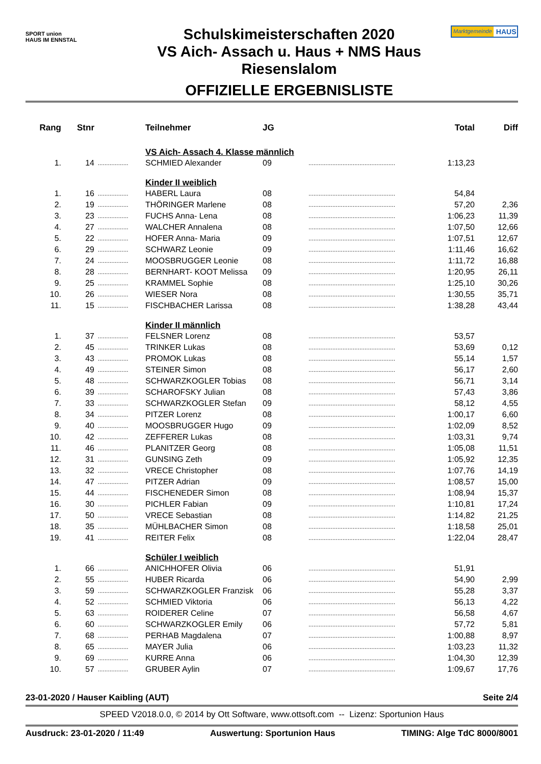SPORT union
HAUS IM ENNSTAL
Schulskimeisterschaften 2020
VS Aich- Assach u. Haus + NMS Haus
Riesenslalom
OFFIZIELLE ERGEBNISLISTE
Marktgemeinde HAUS
| Rang | Stnr | | Teilnehmer | JG | | Total | Diff |
| --- | --- | --- | --- | --- | --- | --- | --- |
| | | | VS Aich- Assach 4. Klasse männlich | | | | |
| 1. | 14 | .................. | SCHMIED Alexander | 09 | ................................................... | 1:13,23 | |
| | | | Kinder II weiblich | | | | |
| 1. | 16 | .................. | HABERL Laura | 08 | ................................................... | 54,84 | |
| 2. | 19 | .................. | THÖRINGER Marlene | 08 | ................................................... | 57,20 | 2,36 |
| 3. | 23 | .................. | FUCHS Anna- Lena | 08 | ................................................... | 1:06,23 | 11,39 |
| 4. | 27 | .................. | WALCHER Annalena | 08 | ................................................... | 1:07,50 | 12,66 |
| 5. | 22 | .................. | HOFER Anna- Maria | 09 | ................................................... | 1:07,51 | 12,67 |
| 6. | 29 | .................. | SCHWARZ Leonie | 09 | ................................................... | 1:11,46 | 16,62 |
| 7. | 24 | .................. | MOOSBRUGGER Leonie | 08 | ................................................... | 1:11,72 | 16,88 |
| 8. | 28 | .................. | BERNHART- KOOT Melissa | 09 | ................................................... | 1:20,95 | 26,11 |
| 9. | 25 | .................. | KRAMMEL Sophie | 08 | ................................................... | 1:25,10 | 30,26 |
| 10. | 26 | .................. | WIESER Nora | 08 | ................................................... | 1:30,55 | 35,71 |
| 11. | 15 | .................. | FISCHBACHER Larissa | 08 | ................................................... | 1:38,28 | 43,44 |
| | | | Kinder II männlich | | | | |
| 1. | 37 | .................. | FELSNER Lorenz | 08 | ................................................... | 53,57 | |
| 2. | 45 | .................. | TRINKER Lukas | 08 | ................................................... | 53,69 | 0,12 |
| 3. | 43 | .................. | PROMOK Lukas | 08 | ................................................... | 55,14 | 1,57 |
| 4. | 49 | .................. | STEINER Simon | 08 | ................................................... | 56,17 | 2,60 |
| 5. | 48 | .................. | SCHWARZKOGLER Tobias | 08 | ................................................... | 56,71 | 3,14 |
| 6. | 39 | .................. | SCHAROFSKY Julian | 08 | ................................................... | 57,43 | 3,86 |
| 7. | 33 | .................. | SCHWARZKOGLER Stefan | 09 | ................................................... | 58,12 | 4,55 |
| 8. | 34 | .................. | PITZER Lorenz | 08 | ................................................... | 1:00,17 | 6,60 |
| 9. | 40 | .................. | MOOSBRUGGER Hugo | 09 | ................................................... | 1:02,09 | 8,52 |
| 10. | 42 | .................. | ZEFFERER Lukas | 08 | ................................................... | 1:03,31 | 9,74 |
| 11. | 46 | .................. | PLANITZER Georg | 08 | ................................................... | 1:05,08 | 11,51 |
| 12. | 31 | .................. | GUNSING Zeth | 09 | ................................................... | 1:05,92 | 12,35 |
| 13. | 32 | .................. | VRECE Christopher | 08 | ................................................... | 1:07,76 | 14,19 |
| 14. | 47 | .................. | PITZER Adrian | 09 | ................................................... | 1:08,57 | 15,00 |
| 15. | 44 | .................. | FISCHENEDER Simon | 08 | ................................................... | 1:08,94 | 15,37 |
| 16. | 30 | .................. | PICHLER Fabian | 09 | ................................................... | 1:10,81 | 17,24 |
| 17. | 50 | .................. | VRECE Sebastian | 08 | ................................................... | 1:14,82 | 21,25 |
| 18. | 35 | .................. | MÜHLBACHER Simon | 08 | ................................................... | 1:18,58 | 25,01 |
| 19. | 41 | .................. | REITER Felix | 08 | ................................................... | 1:22,04 | 28,47 |
| | | | Schüler I weiblich | | | | |
| 1. | 66 | .................. | ANICHHOFER Olivia | 06 | ................................................... | 51,91 | |
| 2. | 55 | .................. | HUBER Ricarda | 06 | ................................................... | 54,90 | 2,99 |
| 3. | 59 | .................. | SCHWARZKOGLER Franzisk | 06 | ................................................... | 55,28 | 3,37 |
| 4. | 52 | .................. | SCHMIED Viktoria | 06 | ................................................... | 56,13 | 4,22 |
| 5. | 63 | .................. | ROIDERER Celine | 07 | ................................................... | 56,58 | 4,67 |
| 6. | 60 | .................. | SCHWARZKOGLER Emily | 06 | ................................................... | 57,72 | 5,81 |
| 7. | 68 | .................. | PERHAB Magdalena | 07 | ................................................... | 1:00,88 | 8,97 |
| 8. | 65 | .................. | MAYER Julia | 06 | ................................................... | 1:03,23 | 11,32 |
| 9. | 69 | .................. | KURRE Anna | 06 | ................................................... | 1:04,30 | 12,39 |
| 10. | 57 | .................. | GRUBER Aylin | 07 | ................................................... | 1:09,67 | 17,76 |
23-01-2020 / Hauser Kaibling (AUT) Seite 2/4
SPEED V2018.0.0, © 2014 by Ott Software, www.ottsoft.com -- Lizenz: Sportunion Haus
Ausdruck: 23-01-2020 / 11:49 Auswertung: Sportunion Haus TIMING: Alge TdC 8000/8001